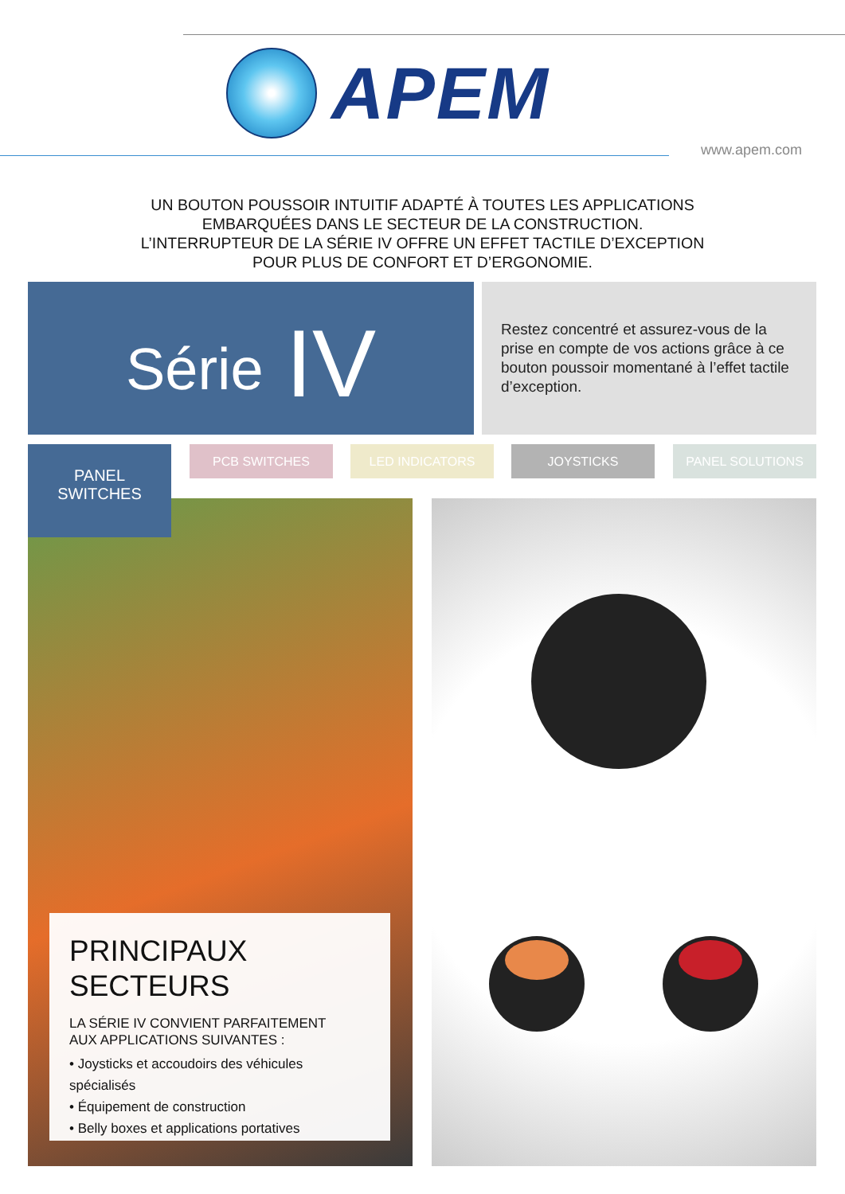APEM
www.apem.com
UN BOUTON POUSSOIR INTUITIF ADAPTÉ À TOUTES LES APPLICATIONS
EMBARQUÉES DANS LE SECTEUR DE LA CONSTRUCTION.
L’INTERRUPTEUR DE LA SÉRIE IV OFFRE UN EFFET TACTILE D’EXCEPTION
POUR PLUS DE CONFORT ET D’ERGONOMIE.
Série IV
Restez concentré et assurez-vous de la prise en compte de vos actions grâce à ce bouton poussoir momentané à l’effet tactile d’exception.
PANEL
SWITCHES
PCB SWITCHES LED INDICATORS JOYSTICKS PANEL SOLUTIONS
PRINCIPAUX
SECTEURS
LA SÉRIE IV CONVIENT PARFAITEMENT
AUX APPLICATIONS SUIVANTES :
• Joysticks et accoudoirs des véhicules spécialisés
• Équipement de construction
• Belly boxes et applications portatives